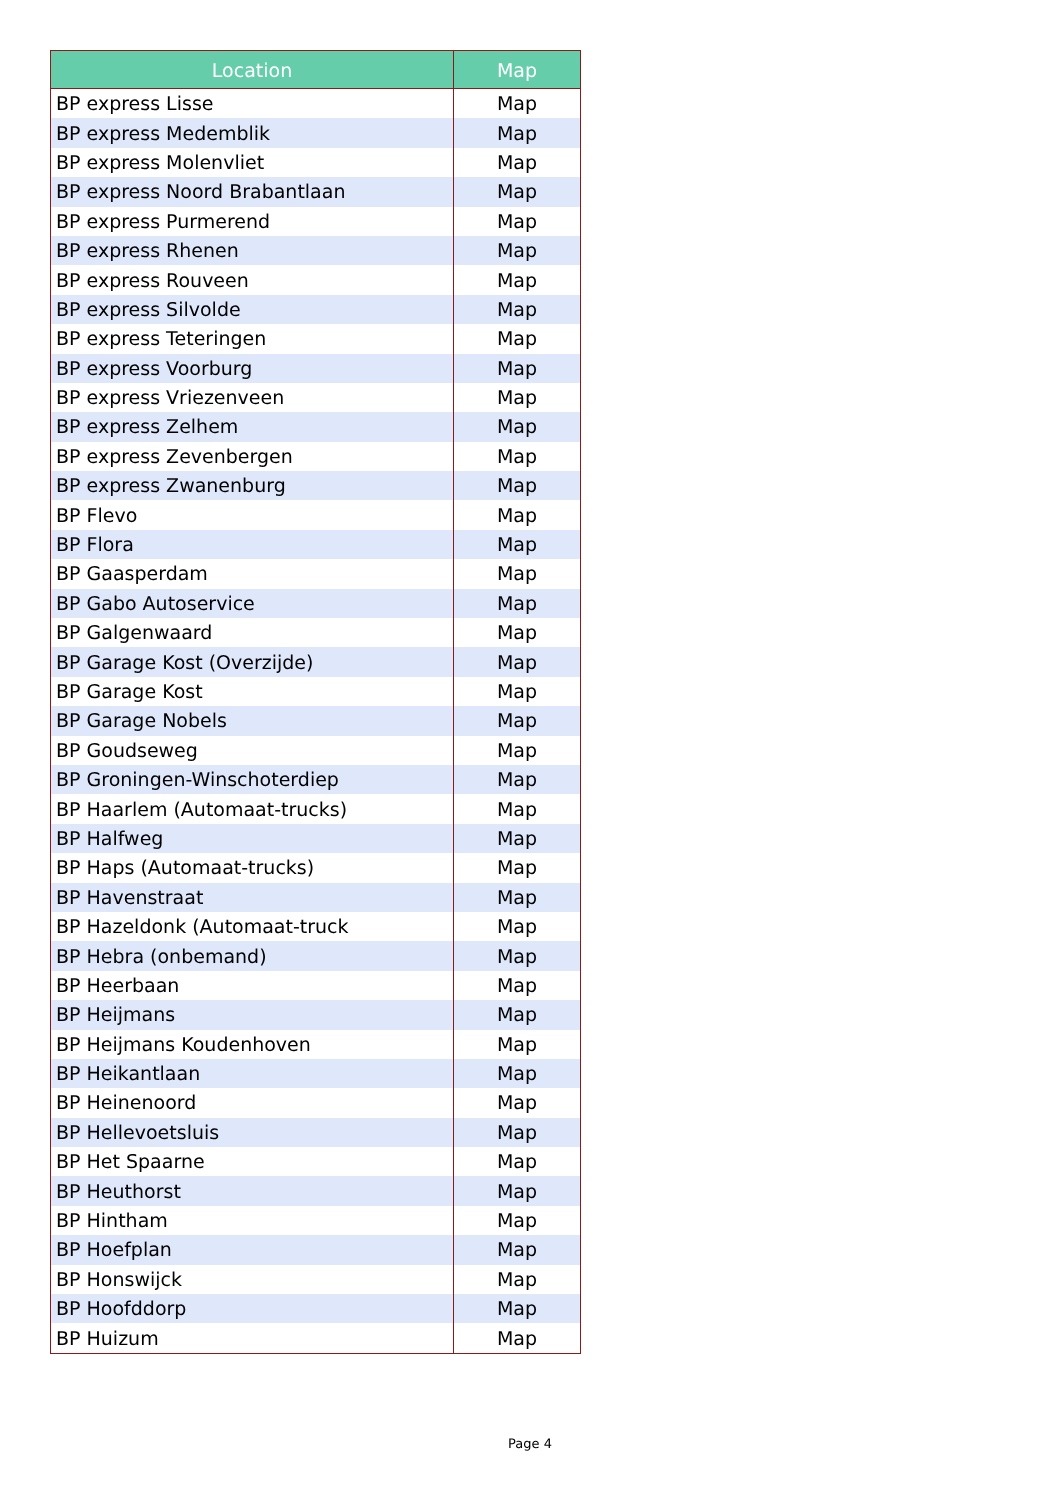| Location | Map |
| --- | --- |
| BP express Lisse | Map |
| BP express Medemblik | Map |
| BP express Molenvliet | Map |
| BP express Noord Brabantlaan | Map |
| BP express Purmerend | Map |
| BP express Rhenen | Map |
| BP express Rouveen | Map |
| BP express Silvolde | Map |
| BP express Teteringen | Map |
| BP express Voorburg | Map |
| BP express Vriezenveen | Map |
| BP express Zelhem | Map |
| BP express Zevenbergen | Map |
| BP express Zwanenburg | Map |
| BP Flevo | Map |
| BP Flora | Map |
| BP Gaasperdam | Map |
| BP Gabo Autoservice | Map |
| BP Galgenwaard | Map |
| BP Garage Kost (Overzijde) | Map |
| BP Garage Kost | Map |
| BP Garage Nobels | Map |
| BP Goudseweg | Map |
| BP Groningen-Winschoterdiep | Map |
| BP Haarlem (Automaat-trucks) | Map |
| BP Halfweg | Map |
| BP Haps (Automaat-trucks) | Map |
| BP Havenstraat | Map |
| BP Hazeldonk (Automaat-truck | Map |
| BP Hebra (onbemand) | Map |
| BP Heerbaan | Map |
| BP Heijmans | Map |
| BP Heijmans Koudenhoven | Map |
| BP Heikantlaan | Map |
| BP Heinenoord | Map |
| BP Hellevoetsluis | Map |
| BP Het Spaarne | Map |
| BP Heuthorst | Map |
| BP Hintham | Map |
| BP Hoefplan | Map |
| BP Honswijck | Map |
| BP Hoofddorp | Map |
| BP Huizum | Map |
Page 4